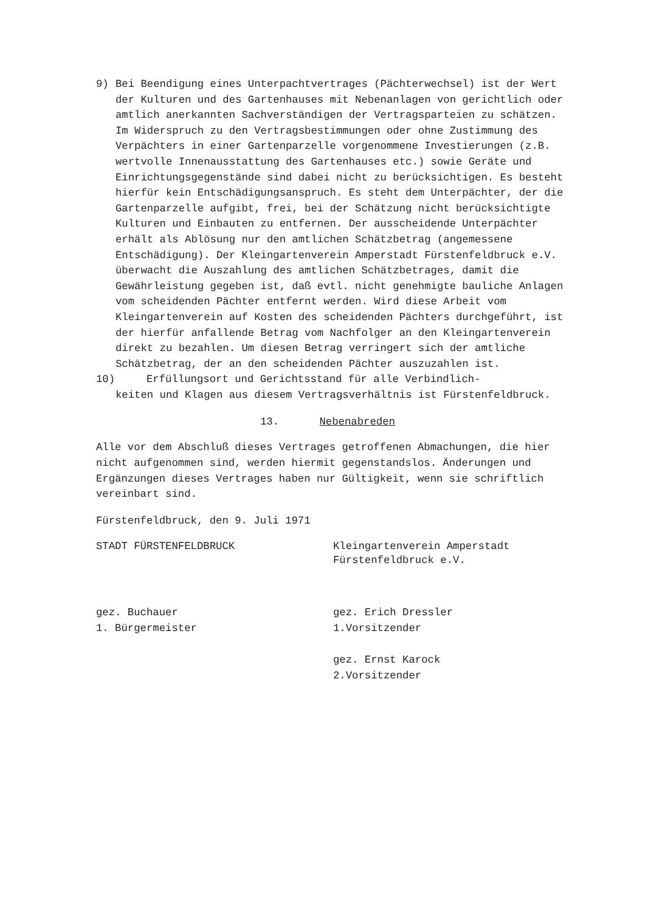9) Bei Beendigung eines Unterpachtvertrages (Pächterwechsel) ist der Wert der Kulturen und des Gartenhauses mit Nebenanlagen von gerichtlich oder amtlich anerkannten Sachverständigen der Vertragsparteien zu schätzen. Im Widerspruch zu den Vertragsbestimmungen oder ohne Zustimmung des Verpächters in einer Gartenparzelle vorgenommene Investierungen (z.B. wertvolle Innenausstattung des Gartenhauses etc.) sowie Geräte und Einrichtungsgegenstände sind dabei nicht zu berücksichtigen. Es besteht hierfür kein Entschädigungsanspruch. Es steht dem Unterpächter, der die Gartenparzelle aufgibt, frei, bei der Schätzung nicht berücksichtigte Kulturen und Einbauten zu entfernen. Der ausscheidende Unterpächter erhält als Ablösung nur den amtlichen Schätzbetrag (angemessene Entschädigung). Der Kleingartenverein Amperstadt Fürstenfeldbruck e.V. überwacht die Auszahlung des amtlichen Schätzbetrages, damit die Gewährleistung gegeben ist, daß evtl. nicht genehmigte bauliche Anlagen vom scheidenden Pächter entfernt werden. Wird diese Arbeit vom Kleingartenverein auf Kosten des scheidenden Pächters durchgeführt, ist der hierfür anfallende Betrag vom Nachfolger an den Kleingartenverein direkt zu bezahlen. Um diesen Betrag verringert sich der amtliche Schätzbetrag, der an den scheidenden Pächter auszuzahlen ist.
10) Erfüllungsort und Gerichtsstand für alle Verbindlich-
keiten und Klagen aus diesem Vertragsverhältnis ist Fürstenfeldbruck.
13. Nebenabreden
Alle vor dem Abschluß dieses Vertrages getroffenen Abmachungen, die hier nicht aufgenommen sind, werden hiermit gegenstandslos. Änderungen und Ergänzungen dieses Vertrages haben nur Gültigkeit, wenn sie schriftlich vereinbart sind.
Fürstenfeldbruck, den 9. Juli 1971
STADT FÜRSTENFELDBRUCK Kleingartenverein Amperstadt
Fürstenfeldbruck e.V.
gez. Buchauer
1. Bürgermeister
gez. Erich Dressler
1.Vorsitzender
gez. Ernst Karock
2.Vorsitzender